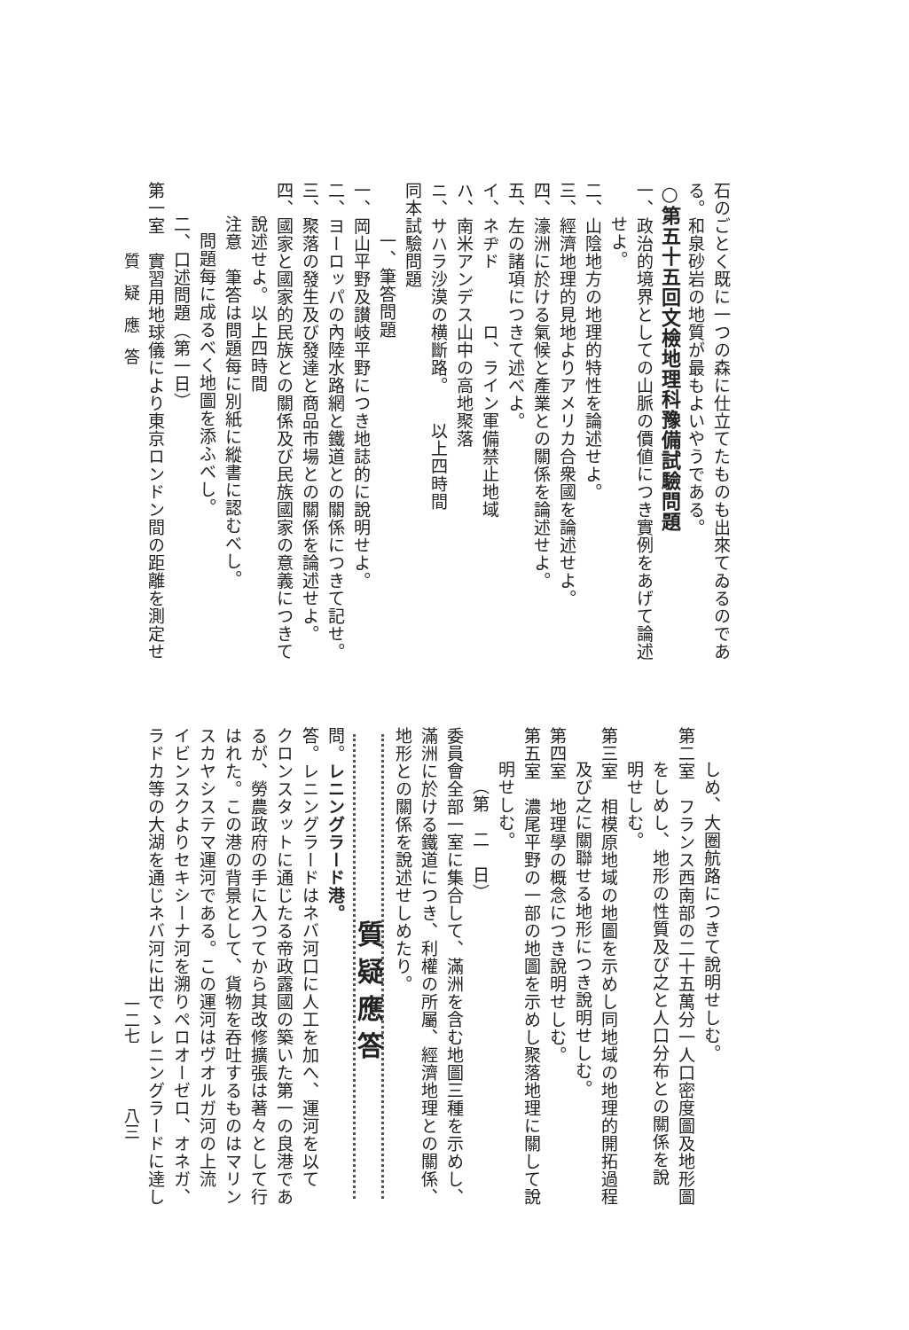石のごとく既に一つの森に仕立てたものも出來てゐるのであ
る。和泉砂岩の地質が最もよいやうである。
○第五十五回文檢地理科豫備試驗問題
一、政治的境界としての山脈の價値につき實例をあげて論述
せよ。
二、山陰地方の地理的特性を論述せよ。
三、經濟地理的見地よりアメリカ合衆國を論述せよ。
四、濠洲に於ける氣候と產業との關係を論述せよ。
五、左の諸項につきて述べよ。
イ、ネヂド　　　ロ、ライン軍備禁止地域
ハ、南米アンデス山中の高地聚落
ニ、サハラ沙漠の横斷路。　　以上四時間
同本試驗問題
一、筆答問題
一、岡山平野及讃岐平野につき地誌的に說明せよ。
二、ヨーロッパの內陸水路網と鐵道との關係につきて記せ。
三、聚落の發生及び發達と商品市場との關係を論述せよ。
四、國家と國家的民族との關係及び民族國家の意義につきて
說述せよ。以上四時間
注意　筆答は問題每に別紙に縱書に認むべし。
問題每に成るべく地圖を添ふべし。
二、口述問題（第一日）
第一室　實習用地球儀により東京ロンドン間の距離を測定せ
しめ、大圈航路につきて說明せしむ。
第二室　フランス西南部の二十五萬分一人口密度圖及地形圖
をしめし、地形の性質及び之と人口分布との關係を說
明せしむ。
第三室　相模原地域の地圖を示めし同地域の地理的開拓過程
及び之に關聯せる地形につき說明せしむ。
第四室　地理學の概念につき說明せしむ。
第五室　濃尾平野の一部の地圖を示めし聚落地理に關して說
明せしむ。
（第　二　日）
委員會全部一室に集合して、滿洲を含む地圖三種を示めし、
滿洲に於ける鐵道につき、利權の所屬、經濟地理との關係、
地形との關係を說述せしめたり。
質疑應答
問。レニングラード港。
答。レニングラードはネバ河口に人工を加へ、運河を以て
クロンスタットに通じたる帝政露國の築いた第一の良港であ
るが、勞農政府の手に入つてから其改修擴張は著々として行
はれた。この港の背景として、貨物を吞吐するものはマリン
スカヤシステマ運河である。この運河はヴオルガ河の上流
イビンスクよりセキシーナ河を溯りペロオーゼロ、オネガ、
ラドカ等の大湖を通じネバ河に出でゝレニングラードに達し
質　疑　應　答 一二七　　　　八三